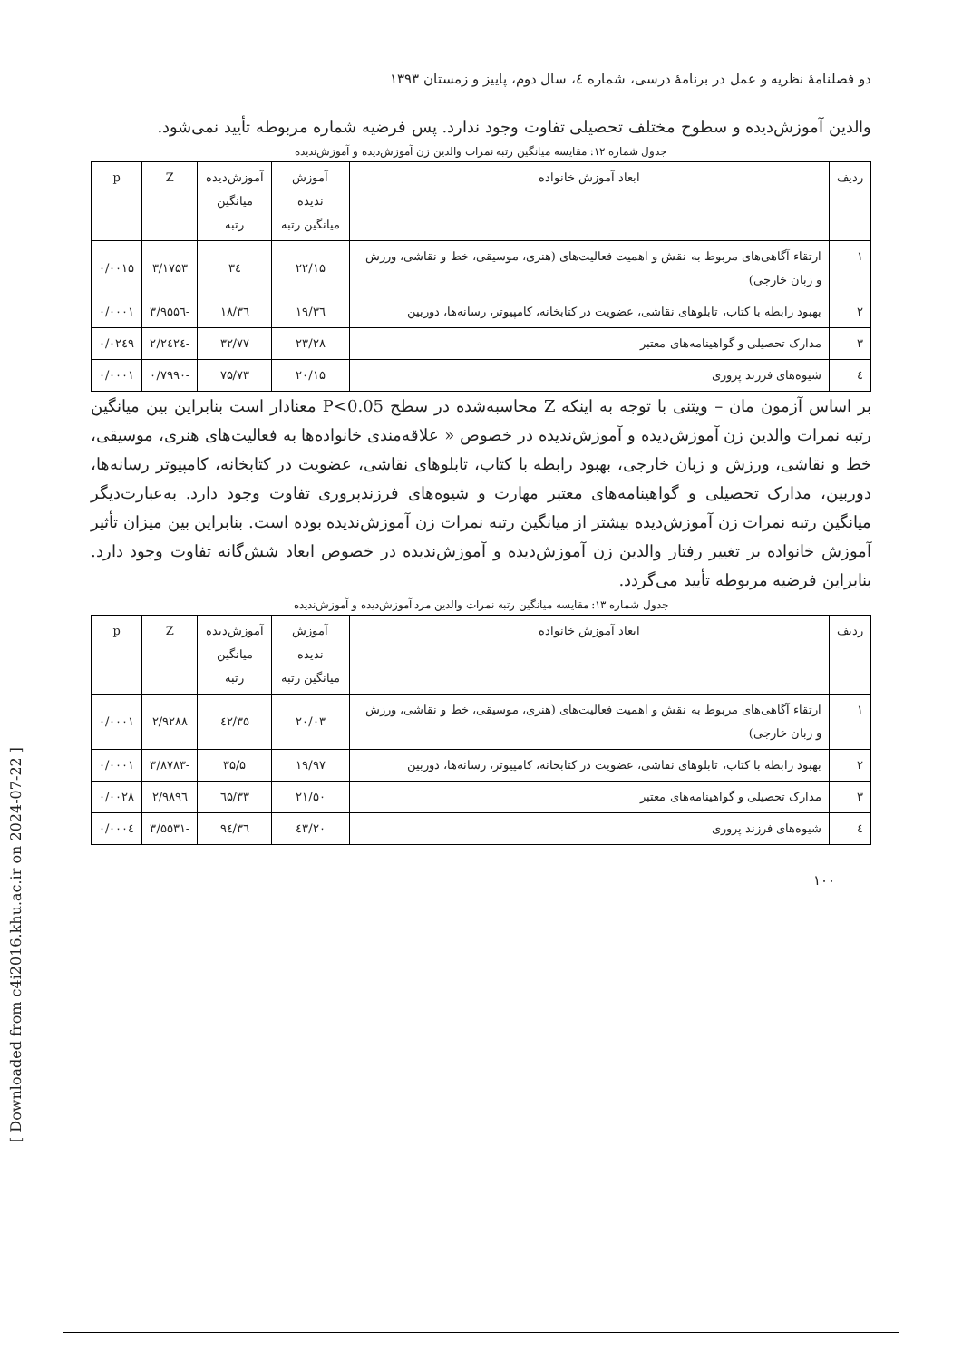دو فصلنامهٔ نظریه و عمل در برنامهٔ درسی، شماره ٤، سال دوم، پاییز و زمستان ۱۳۹۳
والدین آموزش‌دیده و سطوح مختلف تحصیلی تفاوت وجود ندارد. پس فرضیه شماره مربوطه تأیید نمی‌شود.
جدول شماره ۱۲: مقایسه میانگین رتبه نمرات والدین زن آموزش‌دیده و آموزش‌ندیده
| ردیف | ابعاد آموزش خانواده | آموزش ندیده میانگین رتبه | آموزش‌دیده میانگین رتبه | Z | p |
| --- | --- | --- | --- | --- | --- |
| ۱ | ارتقاء آگاهی‌های مربوط به نقش و اهمیت فعالیت‌های (هنری، موسیقی، خط و نقاشی، ورزش و زبان خارجی) | ۲۲/۱۵ | ۳٤ | ۳/۱۷۵۳ | ۰/۰۰۱۵ |
| ۲ | بهبود رابطه با کتاب، تابلوهای نقاشی، عضویت در کتابخانه، کامپیوتر، رسانه‌ها، دوربین | ۱۹/۳٦ | ۳٦/۱۸ | -۳/۹۵۵٦ | ۰/۰۰۰۱ |
| ۳ | مدارک تحصیلی و گواهینامه‌های معتبر | ۲۳/۲۸ | ۳۲/۷۷ | -۲/۲٤۲٤ | ۰/۰۲٤۹ |
| ٤ | شیوه‌های فرزند پروری | ۲۰/۱۵ | ۷۵/۷۳ | -۰/۷۹۹۰ | ۰/۰۰۰۱ |
بر اساس آزمون مان – ویتنی با توجه به اینکه Z محاسبه‌شده در سطح P<0.05 معنادار است بنابراین بین میانگین رتبه نمرات والدین زن آموزش‌دیده و آموزش‌ندیده در خصوص « علاقه‌مندی خانواده‌ها به فعالیت‌های هنری، موسیقی، خط و نقاشی، ورزش و زبان خارجی، بهبود رابطه با کتاب، تابلوهای نقاشی، عضویت در کتابخانه، کامپیوتر رسانه‌ها، دوربین، مدارک تحصیلی و گواهینامه‌های معتبر مهارت و شیوه‌های فرزندپروری تفاوت وجود دارد. به‌عبارت‌دیگر میانگین رتبه نمرات زن آموزش‌دیده بیشتر از میانگین رتبه نمرات زن آموزش‌ندیده بوده است. بنابراین بین میزان تأثیر آموزش خانواده بر تغییر رفتار والدین زن آموزش‌دیده و آموزش‌ندیده در خصوص ابعاد شش‌گانه تفاوت وجود دارد. بنابراین فرضیه مربوطه تأیید می‌گردد.
جدول شماره ۱۳: مقایسه میانگین رتبه نمرات والدین مرد آموزش‌دیده و آموزش‌ندیده
| ردیف | ابعاد آموزش خانواده | آموزش ندیده میانگین رتبه | آموزش‌دیده میانگین رتبه | Z | p |
| --- | --- | --- | --- | --- | --- |
| ۱ | ارتقاء آگاهی‌های مربوط به نقش و اهمیت فعالیت‌های (هنری، موسیقی، خط و نقاشی، ورزش و زبان خارجی) | ۲۰/۰۳ | ۳۵/٤۲ | ۲/۹۲۸۸ | ۰/۰۰۰۱ |
| ۲ | بهبود رابطه با کتاب، تابلوهای نقاشی، عضویت در کتابخانه، کامپیوتر، رسانه‌ها، دوربین | ۱۹/۹۷ | ۳۵/۵ | -۳/۸۷۸۳ | ۰/۰۰۰۱ |
| ۳ | مدارک تحصیلی و گواهینامه‌های معتبر | ۲۱/۵۰ | ۳۳/٦۵ | ۲/۹۸۹٦ | ۰/۰۰۲۸ |
| ٤ | شیوه‌های فرزند پروری | ۲۰/٤۳ | ۳٦/۹٤ | -۳/۵۵۳۱ | ۰/۰۰۰٤ |
۱۰۰
[ Downloaded from c4i2016.khu.ac.ir on 2024-07-22 ]